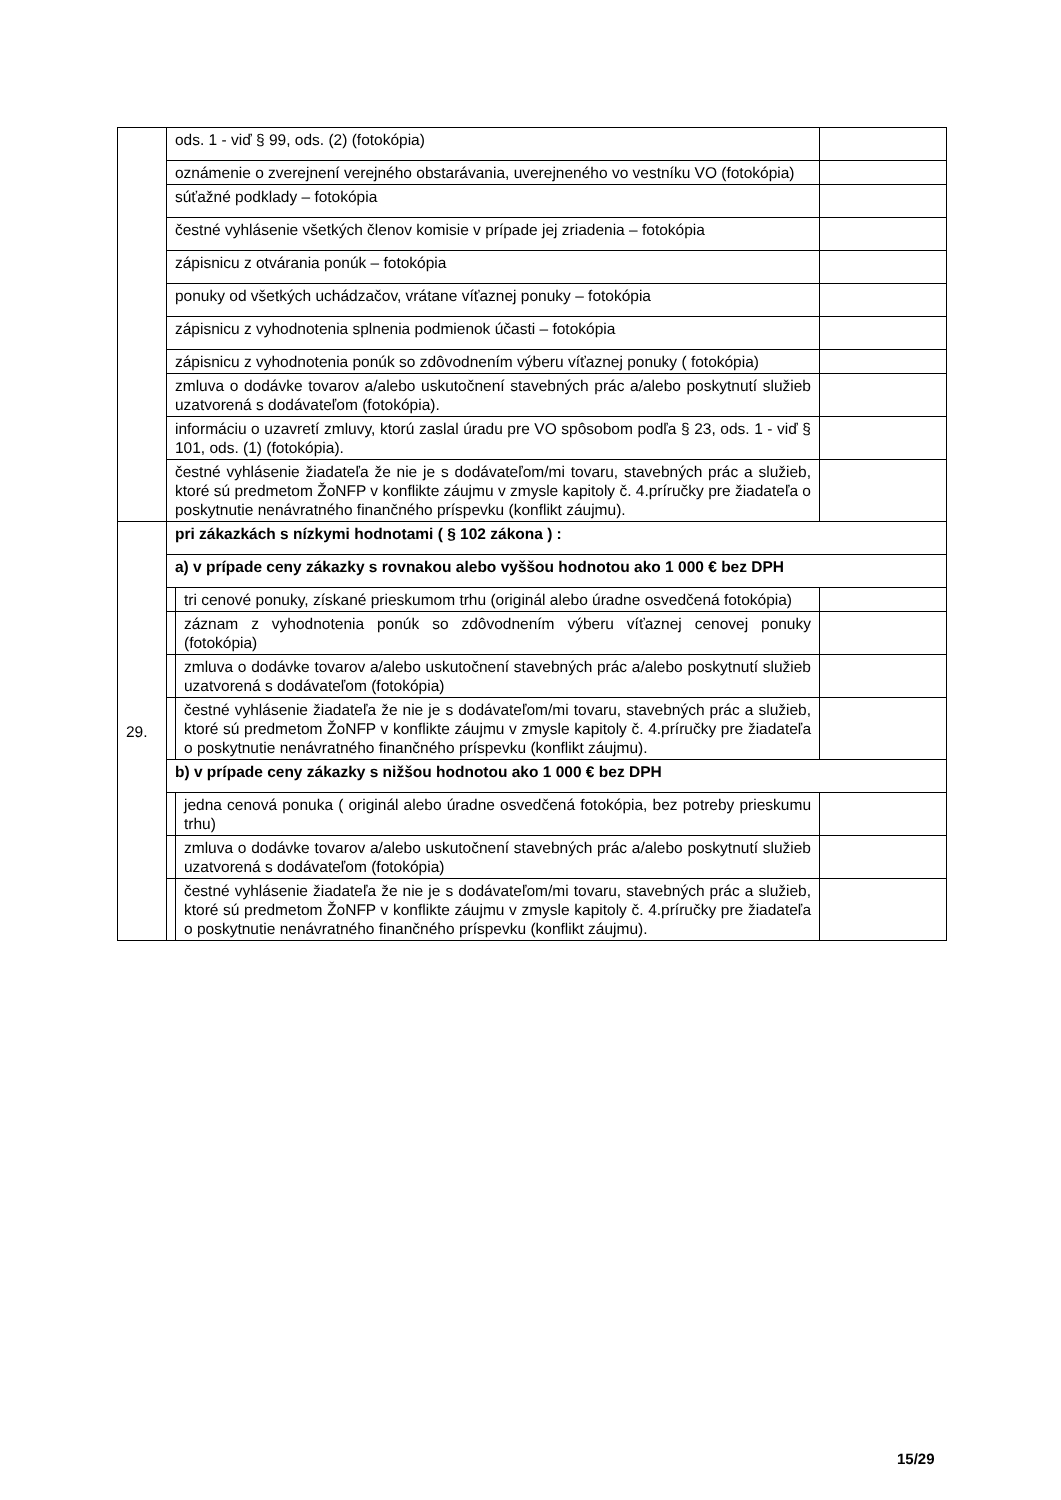| | ods. 1 - viď § 99, ods. (2) (fotokópia) | | |
| | oznámenie o zverejnení verejného obstarávania, uverejneného vo vestníku VO (fotokópia) | | |
| | súťažné podklady – fotokópia | | |
| | čestné vyhlásenie všetkých členov komisie v prípade jej zriadenia – fotokópia | | |
| | zápisnicu z otvárania ponúk – fotokópia | | |
| | ponuky od všetkých uchádzačov, vrátane víťaznej ponuky – fotokópia | | |
| | zápisnicu z vyhodnotenia splnenia podmienok účasti – fotokópia | | |
| | zápisnicu z vyhodnotenia ponúk so zdôvodnením výberu víťaznej ponuky ( fotokópia) | | |
| | zmluva o dodávke tovarov a/alebo uskutočnení stavebných prác a/alebo poskytnutí služieb uzatvorená s dodávateľom (fotokópia). | | |
| | informáciu o uzavretí zmluvy, ktorú zaslal úradu pre VO spôsobom podľa § 23, ods. 1 - viď § 101, ods. (1) (fotokópia). | | |
| | čestné vyhlásenie žiadateľa že nie je s dodávateľom/mi tovaru, stavebných prác a služieb, ktoré sú predmetom ŽoNFP v konflikte záujmu v zmysle kapitoly č. 4.príručky pre žiadateľa o poskytnutie nenávratného finančného príspevku (konflikt záujmu). | | |
| 29. | pri zákazkách s nízkymi hodnotami ( § 102 zákona ) : | | |
| | a) v prípade ceny zákazky s rovnakou alebo vyššou hodnotou ako 1 000 € bez DPH | | |
| | | tri cenové ponuky, získané prieskumom trhu (originál alebo úradne osvedčená fotokópia) | |
| | | záznam z vyhodnotenia ponúk so zdôvodnením výberu víťaznej cenovej ponuky (fotokópia) | |
| | | zmluva o dodávke tovarov a/alebo uskutočnení stavebných prác a/alebo poskytnutí služieb uzatvorená s dodávateľom (fotokópia) | |
| | | čestné vyhlásenie žiadateľa že nie je s dodávateľom/mi tovaru, stavebných prác a služieb, ktoré sú predmetom ŽoNFP v konflikte záujmu v zmysle kapitoly č. 4.príručky pre žiadateľa o poskytnutie nenávratného finančného príspevku (konflikt záujmu). | |
| | b) v prípade ceny zákazky s nižšou hodnotou ako 1 000 € bez DPH | | |
| | | jedna cenová ponuka ( originál alebo úradne osvedčená fotokópia, bez potreby prieskumu trhu) | |
| | | zmluva o dodávke tovarov a/alebo uskutočnení stavebných prác a/alebo poskytnutí služieb uzatvorená s dodávateľom (fotokópia) | |
| | | čestné vyhlásenie žiadateľa že nie je s dodávateľom/mi tovaru, stavebných prác a služieb, ktoré sú predmetom ŽoNFP v konflikte záujmu v zmysle kapitoly č. 4.príručky pre žiadateľa o poskytnutie nenávratného finančného príspevku (konflikt záujmu). | |
15/29